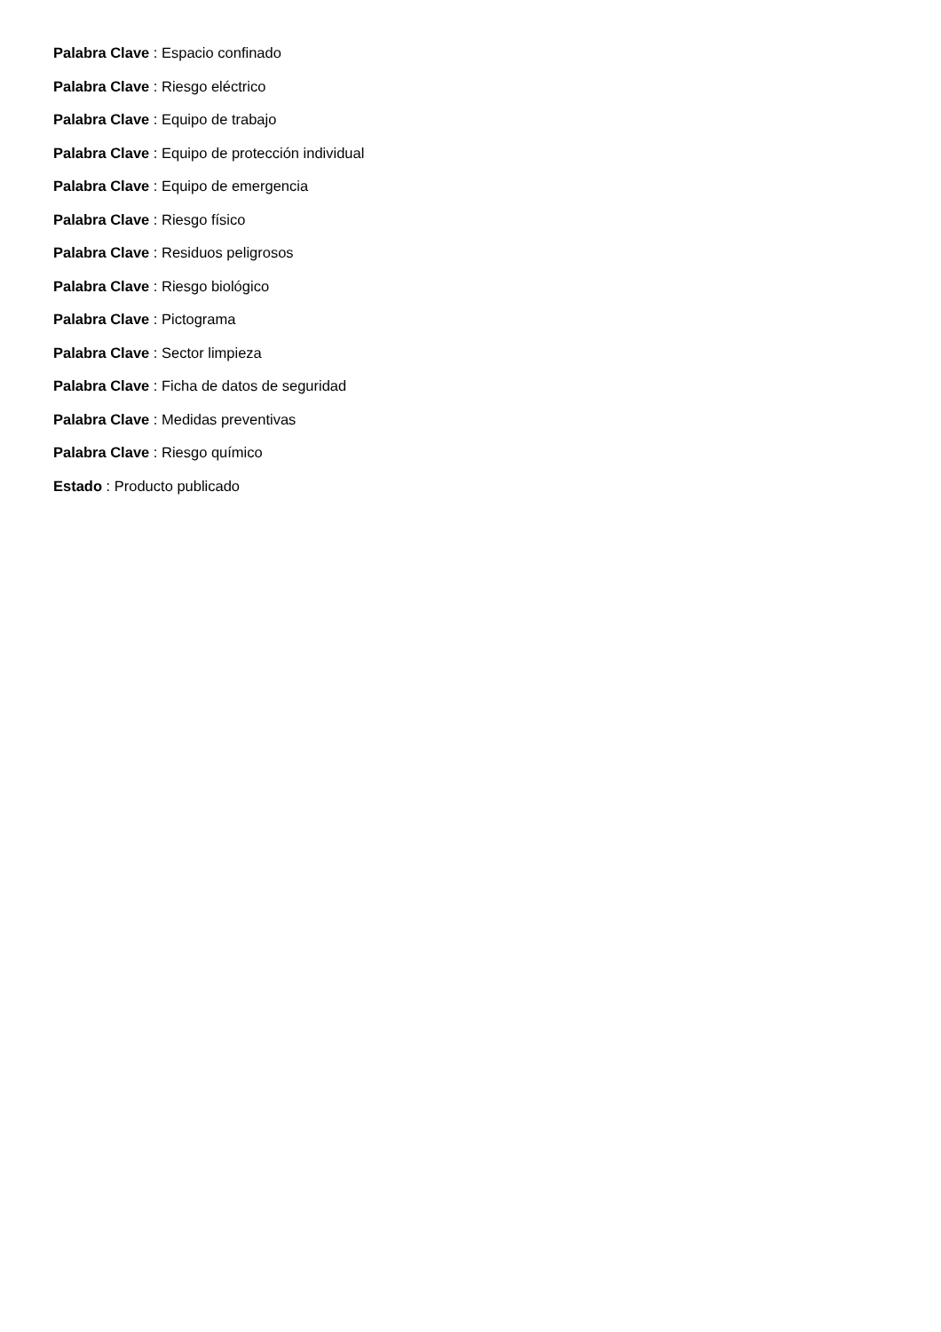Palabra Clave : Espacio confinado
Palabra Clave : Riesgo eléctrico
Palabra Clave : Equipo de trabajo
Palabra Clave : Equipo de protección individual
Palabra Clave : Equipo de emergencia
Palabra Clave : Riesgo físico
Palabra Clave : Residuos peligrosos
Palabra Clave : Riesgo biológico
Palabra Clave : Pictograma
Palabra Clave : Sector limpieza
Palabra Clave : Ficha de datos de seguridad
Palabra Clave : Medidas preventivas
Palabra Clave : Riesgo químico
Estado : Producto publicado